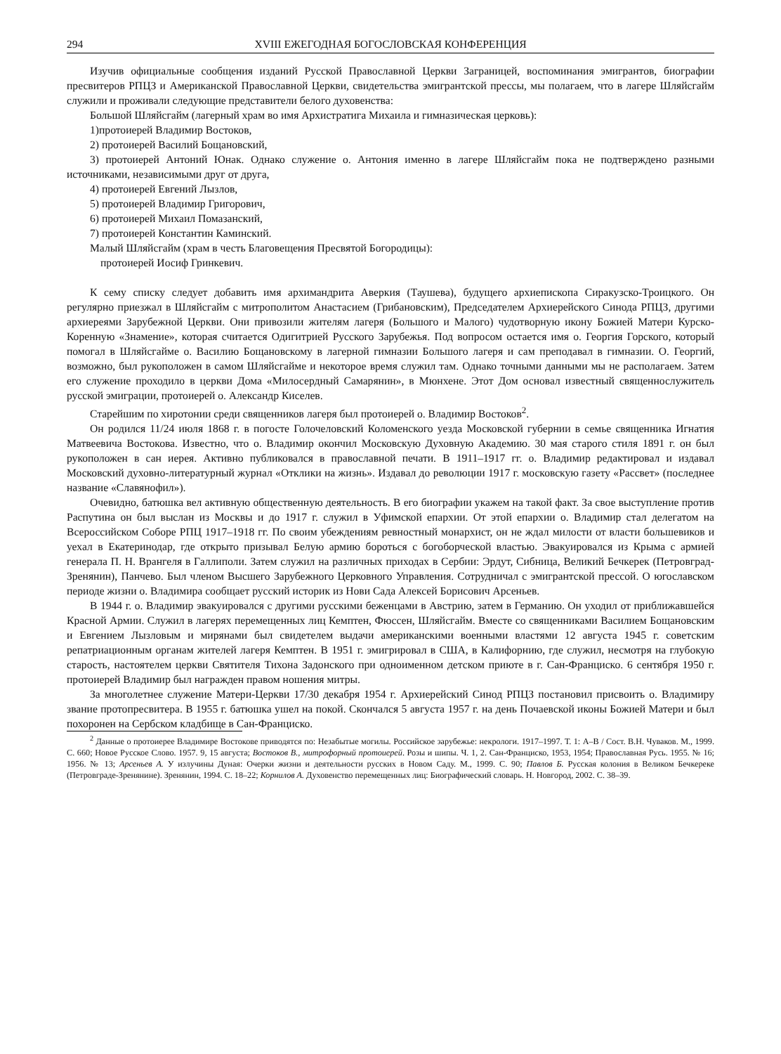294 XVIII ЕЖЕГОДНАЯ БОГОСЛОВСКАЯ КОНФЕРЕНЦИЯ
Изучив официальные сообщения изданий Русской Православной Церкви Заграницей, воспоминания эмигрантов, биографии пресвитеров РПЦЗ и Американской Православной Церкви, свидетельства эмигрантской прессы, мы полагаем, что в лагере Шляйсгайм служили и проживали следующие представители белого духовенства:
Большой Шляйсгайм (лагерный храм во имя Архистратига Михаила и гимназическая церковь):
1)протоиерей Владимир Востоков,
2) протоиерей Василий Бощановский,
3) протоиерей Антоний Юнак. Однако служение о. Антония именно в лагере Шляйсгайм пока не подтверждено разными источниками, независимыми друг от друга,
4) протоиерей Евгений Лызлов,
5) протоиерей Владимир Григорович,
6) протоиерей Михаил Помазанский,
7) протоиерей Константин Каминский.
Малый Шляйсгайм (храм в честь Благовещения Пресвятой Богородицы):
протоиерей Иосиф Гринкевич.
К сему списку следует добавить имя архимандрита Аверкия (Таушева), будущего архиепископа Сиракузско-Троицкого. Он регулярно приезжал в Шляйсгайм с митрополитом Анастасием (Грибановским), Председателем Архиерейского Синода РПЦЗ, другими архиереями Зарубежной Церкви. Они привозили жителям лагеря (Большого и Малого) чудотворную икону Божией Матери Курско-Коренную «Знамение», которая считается Одигитрией Русского Зарубежья. Под вопросом остается имя о. Георгия Горского, который помогал в Шляйсгайме о. Василию Бощановскому в лагерной гимназии Большого лагеря и сам преподавал в гимназии. О. Георгий, возможно, был рукоположен в самом Шляйсгайме и некоторое время служил там. Однако точными данными мы не располагаем. Затем его служение проходило в церкви Дома «Милосердный Самарянин», в Мюнхене. Этот Дом основал известный священнослужитель русской эмиграции, протоиерей о. Александр Киселев.
Старейшим по хиротонии среди священников лагеря был протоиерей о. Владимир Востоков<sup>2</sup>.
Он родился 11/24 июля 1868 г. в погосте Голочеловский Коломенского уезда Московской губернии в семье священника Игнатия Матвеевича Востокова. Известно, что о. Владимир окончил Московскую Духовную Академию. 30 мая старого стиля 1891 г. он был рукоположен в сан иерея. Активно публиковался в православной печати. В 1911–1917 гг. о. Владимир редактировал и издавал Московский духовно-литературный журнал «Отклики на жизнь». Издавал до революции 1917 г. московскую газету «Рассвет» (последнее название «Славянофил»).
Очевидно, батюшка вел активную общественную деятельность. В его биографии укажем на такой факт. За свое выступление против Распутина он был выслан из Москвы и до 1917 г. служил в Уфимской епархии. От этой епархии о. Владимир стал делегатом на Всероссийском Соборе РПЦ 1917–1918 гг. По своим убеждениям ревностный монархист, он не ждал милости от власти большевиков и уехал в Екатеринодар, где открыто призывал Белую армию бороться с богоборческой властью. Эвакуировался из Крыма с армией генерала П. Н. Врангеля в Галлиполи. Затем служил на различных приходах в Сербии: Эрдут, Сибница, Великий Бечкерек (Петровград-Зренянин), Панчево. Был членом Высшего Зарубежного Церковного Управления. Сотрудничал с эмигрантской прессой. О югославском периоде жизни о. Владимира сообщает русский историк из Нови Сада Алексей Борисович Арсеньев.
В 1944 г. о. Владимир эвакуировался с другими русскими беженцами в Австрию, затем в Германию. Он уходил от приближавшейся Красной Армии. Служил в лагерях перемещенных лиц Кемптен, Фюссен, Шляйсгайм. Вместе со священниками Василием Бощановским и Евгением Лызловым и мирянами был свидетелем выдачи американскими военными властями 12 августа 1945 г. советским репатриационным органам жителей лагеря Кемптен. В 1951 г. эмигрировал в США, в Калифорнию, где служил, несмотря на глубокую старость, настоятелем церкви Святителя Тихона Задонского при одноименном детском приюте в г. Сан-Франциско. 6 сентября 1950 г. протоиерей Владимир был награжден правом ношения митры.
За многолетнее служение Матери-Церкви 17/30 декабря 1954 г. Архиерейский Синод РПЦЗ постановил присвоить о. Владимиру звание протопресвитера. В 1955 г. батюшка ушел на покой. Скончался 5 августа 1957 г. на день Почаевской иконы Божией Матери и был похоронен на Сербском кладбище в Сан-Франциско.
<sup>2</sup> Данные о протоиерее Владимире Востокове приводятся по: Незабытые могилы. Российское зарубежье: некрологи. 1917–1997. Т. 1: А–В / Сост. В.Н. Чуваков. М., 1999. С. 660; Новое Русское Слово. 1957. 9, 15 августа; Востоков В., митрофорный протоиерей. Розы и шипы. Ч. 1, 2. Сан-Франциско, 1953, 1954; Православная Русь. 1955. № 16; 1956. № 13; Арсеньев А. У излучины Дуная: Очерки жизни и деятельности русских в Новом Саду. М., 1999. С. 90; Павлов Б. Русская колония в Великом Бечкереке (Петровграде-Зренянине). Зренянин, 1994. С. 18–22; Корнилов А. Духовенство перемещенных лиц: Биографический словарь. Н. Новгород, 2002. С. 38–39.